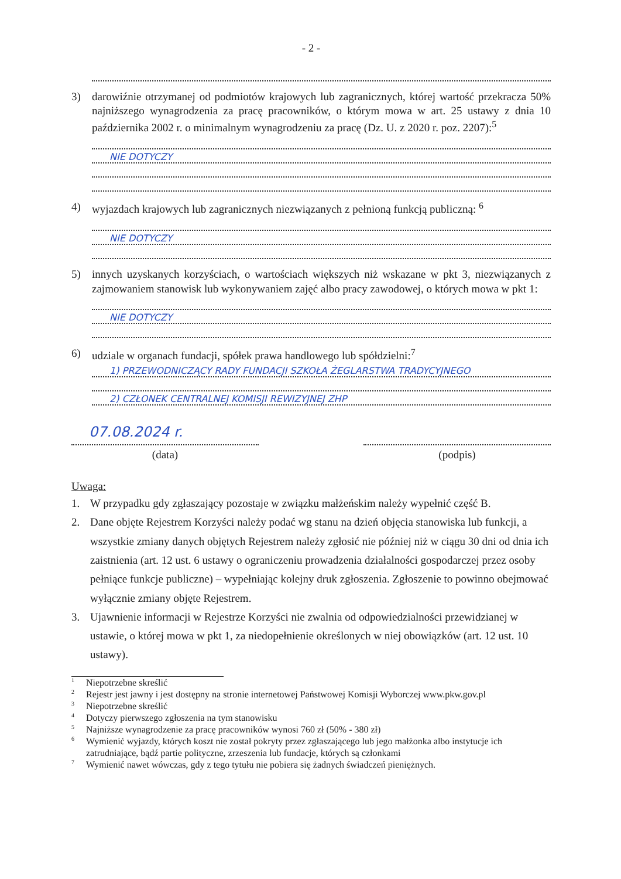- 2 -
3) darowiźnie otrzymanej od podmiotów krajowych lub zagranicznych, której wartość przekracza 50% najniższego wynagrodzenia za pracę pracowników, o którym mowa w art. 25 ustawy z dnia 10 października 2002 r. o minimalnym wynagrodzeniu za pracę (Dz. U. z 2020 r. poz. 2207):<sup>5</sup>
NIE DOTYCZY
4) wyjazdach krajowych lub zagranicznych niezwiązanych z pełnioną funkcją publiczną: <sup>6</sup>
NIE DOTYCZY
5) innych uzyskanych korzyściach, o wartościach większych niż wskazane w pkt 3, niezwiązanych z zajmowaniem stanowisk lub wykonywaniem zajęć albo pracy zawodowej, o których mowa w pkt 1:
NIE DOTYCZY
6) udziale w organach fundacji, spółek prawa handlowego lub spółdzielni:<sup>7</sup>
1) PRZEWODNICZĄCY RADY FUNDACJI SZKOŁA ŻEGLARSTWA TRADYCYJNEGO
2) CZŁONEK CENTRALNEJ KOMISJI REWIZYJNEJ ZHP
07.08.2024 r.
(data) (podpis)
Uwaga:
1. W przypadku gdy zgłaszający pozostaje w związku małżeńskim należy wypełnić część B.
2. Dane objęte Rejestrem Korzyści należy podać wg stanu na dzień objęcia stanowiska lub funkcji, a wszystkie zmiany danych objętych Rejestrem należy zgłosić nie później niż w ciągu 30 dni od dnia ich zaistnienia (art. 12 ust. 6 ustawy o ograniczeniu prowadzenia działalności gospodarczej przez osoby pełniące funkcje publiczne) – wypełniając kolejny druk zgłoszenia. Zgłoszenie to powinno obejmować wyłącznie zmiany objęte Rejestrem.
3. Ujawnienie informacji w Rejestrze Korzyści nie zwalnia od odpowiedzialności przewidzianej w ustawie, o której mowa w pkt 1, za niedopełnienie określonych w niej obowiązków (art. 12 ust. 10 ustawy).
<sup>1</sup> Niepotrzebne skreślić
<sup>2</sup> Rejestr jest jawny i jest dostępny na stronie internetowej Państwowej Komisji Wyborczej www.pkw.gov.pl
<sup>3</sup> Niepotrzebne skreślić
<sup>4</sup> Dotyczy pierwszego zgłoszenia na tym stanowisku
<sup>5</sup> Najniższe wynagrodzenie za pracę pracowników wynosi 760 zł (50% - 380 zł)
<sup>6</sup> Wymienić wyjazdy, których koszt nie został pokryty przez zgłaszającego lub jego małżonka albo instytucje ich zatrudniające, bądź partie polityczne, zrzeszenia lub fundacje, których są członkami
<sup>7</sup> Wymienić nawet wówczas, gdy z tego tytułu nie pobiera się żadnych świadczeń pieniężnych.